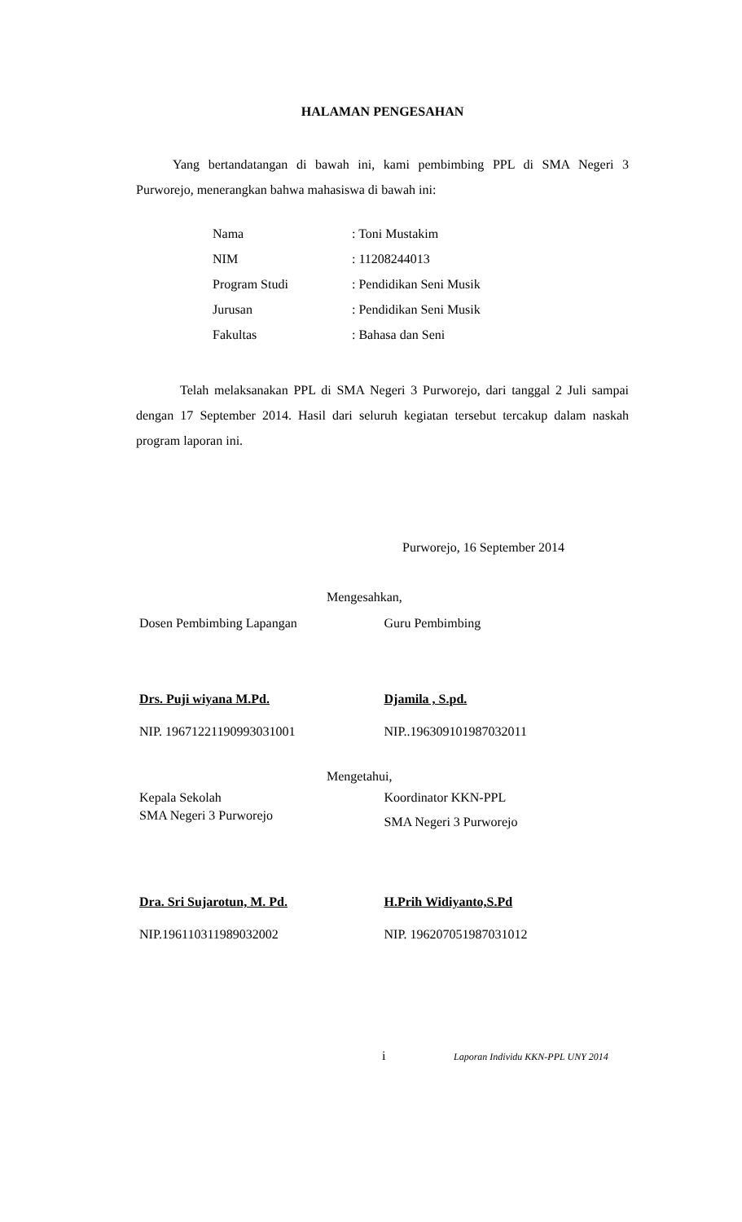HALAMAN PENGESAHAN
Yang bertandatangan di bawah ini, kami pembimbing PPL di SMA Negeri 3 Purworejo, menerangkan bahwa mahasiswa di bawah ini:
| Nama | : Toni Mustakim |
| NIM | : 11208244013 |
| Program Studi | : Pendidikan Seni Musik |
| Jurusan | : Pendidikan Seni Musik |
| Fakultas | : Bahasa dan Seni |
Telah melaksanakan PPL di SMA Negeri 3 Purworejo, dari tanggal 2 Juli sampai dengan 17 September 2014. Hasil dari seluruh kegiatan tersebut tercakup dalam naskah program laporan ini.
Purworejo, 16 September 2014
Mengesahkan,
Dosen Pembimbing Lapangan Guru Pembimbing
Drs. Puji wiyana M.Pd. Djamila , S.pd.
NIP. 19671221190993031001 NIP..196309101987032011
Mengetahui,
Kepala Sekolah
SMA Negeri 3 Purworejo
Koordinator KKN-PPL
SMA Negeri 3 Purworejo
Dra. Sri Sujarotun, M. Pd. H.Prih Widiyanto,S.Pd
NIP.196110311989032002 NIP. 196207051987031012
i
Laporan Individu KKN-PPL UNY 2014